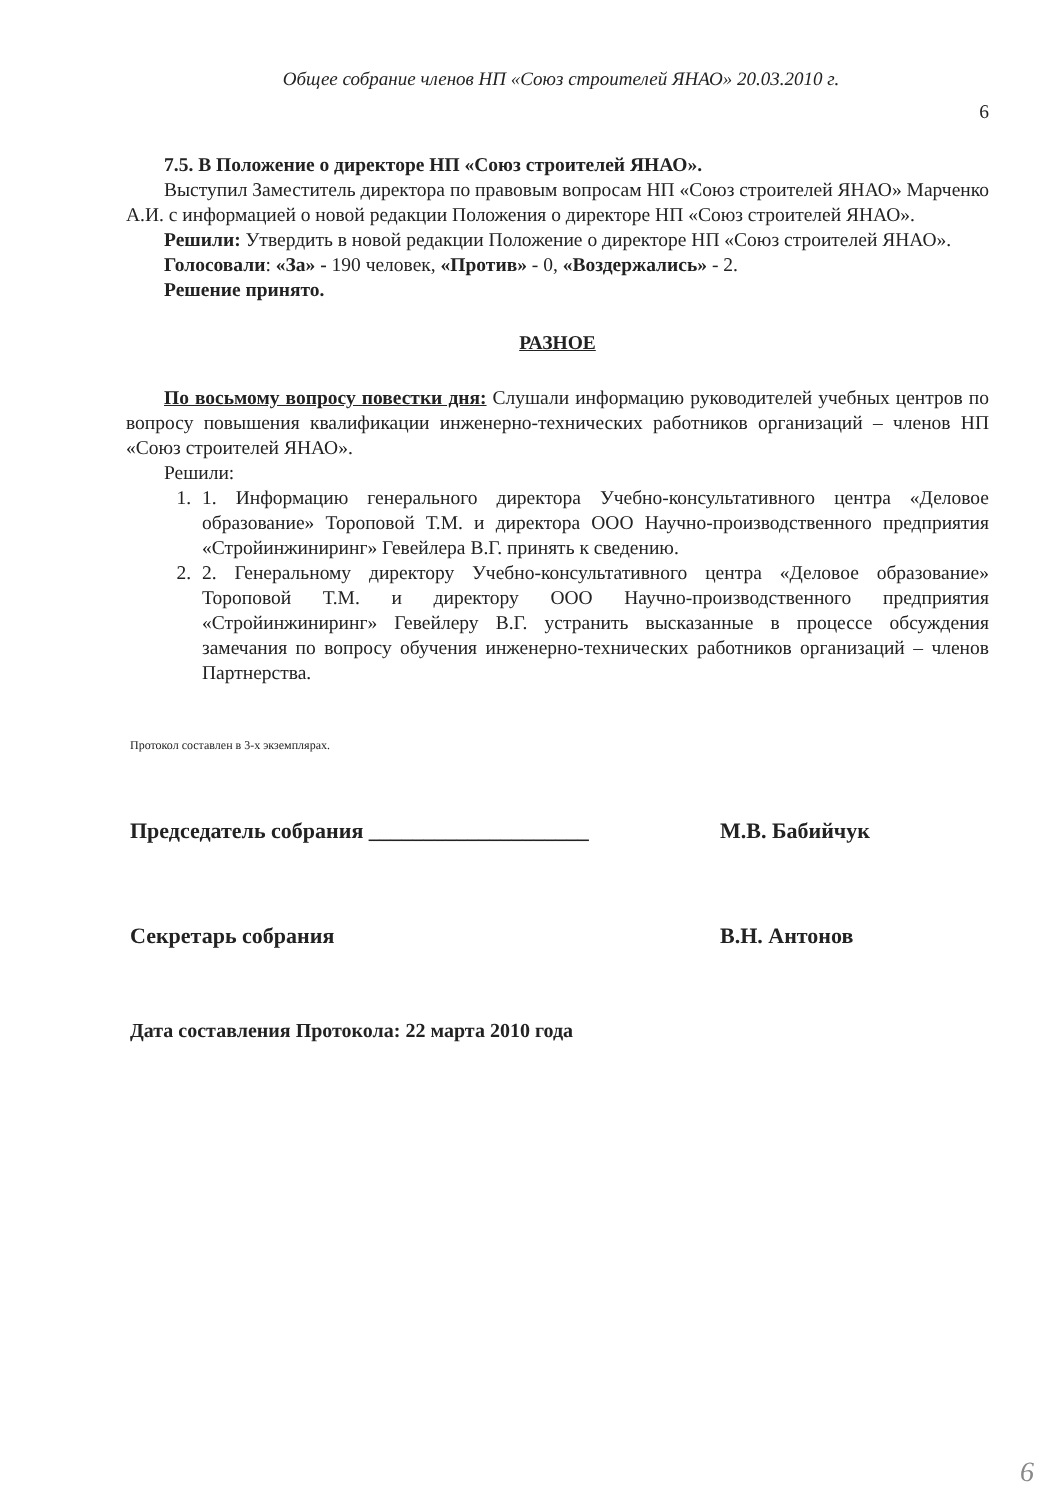Общее собрание членов НП «Союз строителей ЯНАО» 20.03.2010 г.
6
7.5. В Положение о директоре НП «Союз строителей ЯНАО».
Выступил Заместитель директора по правовым вопросам НП «Союз строителей ЯНАО» Марченко А.И. с информацией о новой редакции Положения о директоре НП «Союз строителей ЯНАО».
Решили: Утвердить в новой редакции Положение о директоре НП «Союз строителей ЯНАО».
Голосовали: «За» - 190 человек, «Против» - 0, «Воздержались» - 2.
Решение принято.
РАЗНОЕ
По восьмому вопросу повестки дня: Слушали информацию руководителей учебных центров по вопросу повышения квалификации инженерно-технических работников организаций – членов НП «Союз строителей ЯНАО».
Решили:
1. 1. Информацию генерального директора Учебно-консультативного центра «Деловое образование» Тороповой Т.М. и директора ООО Научно-производственного предприятия «Стройинжиниринг» Гевейлера В.Г. принять к сведению.
2. 2. Генеральному директору Учебно-консультативного центра «Деловое образование» Тороповой Т.М. и директору ООО Научно-производственного предприятия «Стройинжиниринг» Гевейлеру В.Г. устранить высказанные в процессе обсуждения замечания по вопросу обучения инженерно-технических работников организаций – членов Партнерства.
Протокол составлен в 3-х экземплярах.
Председатель собрания ____________________ М.В. Бабийчук
Секретарь собрания В.Н. Антонов
Дата составления Протокола: 22 марта 2010 года
6